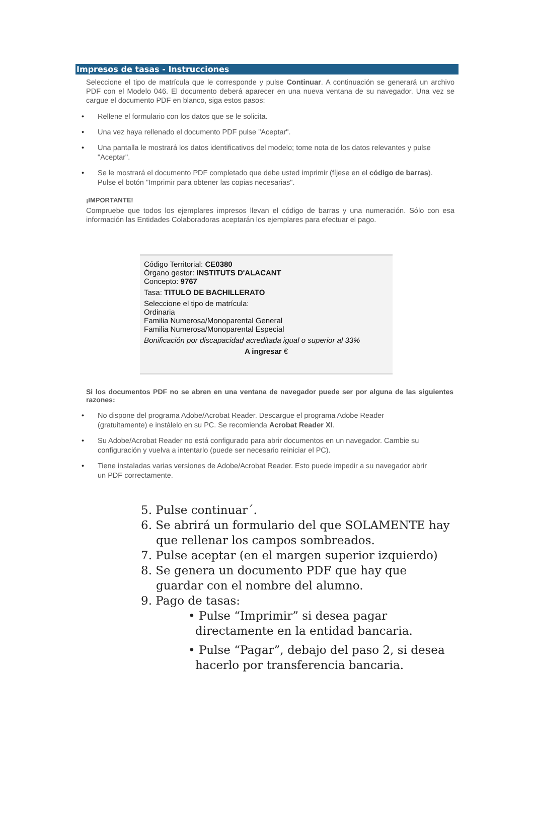Impresos de tasas - Instrucciones
Seleccione el tipo de matrícula que le corresponde y pulse Continuar. A continuación se generará un archivo PDF con el Modelo 046. El documento deberá aparecer en una nueva ventana de su navegador. Una vez se cargue el documento PDF en blanco, siga estos pasos:
• Rellene el formulario con los datos que se le solicita.
• Una vez haya rellenado el documento PDF pulse "Aceptar".
• Una pantalla le mostrará los datos identificativos del modelo; tome nota de los datos relevantes y pulse "Aceptar".
• Se le mostrará el documento PDF completado que debe usted imprimir (fíjese en el código de barras). Pulse el botón "Imprimir para obtener las copias necesarias".
¡IMPORTANTE!
Compruebe que todos los ejemplares impresos llevan el código de barras y una numeración. Sólo con esa información las Entidades Colaboradoras aceptarán los ejemplares para efectuar el pago.
Código Territorial: CE0380
Órgano gestor: INSTITUTS D'ALACANT
Concepto: 9767
Tasa: TITULO DE BACHILLERATO
Seleccione el tipo de matrícula:
Ordinaria
Familia Numerosa/Monoparental General
Familia Numerosa/Monoparental Especial
Bonificación por discapacidad acreditada igual o superior al 33%
A ingresar €
Si los documentos PDF no se abren en una ventana de navegador puede ser por alguna de las siguientes razones:
• No dispone del programa Adobe/Acrobat Reader. Descargue el programa Adobe Reader (gratuitamente) e instálelo en su PC. Se recomienda Acrobat Reader XI.
• Su Adobe/Acrobat Reader no está configurado para abrir documentos en un navegador. Cambie su configuración y vuelva a intentarlo (puede ser necesario reiniciar el PC).
• Tiene instaladas varias versiones de Adobe/Acrobat Reader. Esto puede impedir a su navegador abrir un PDF correctamente.
5. Pulse continuar´.
6. Se abrirá un formulario del que SOLAMENTE hay que rellenar los campos sombreados.
7. Pulse aceptar (en el margen superior izquierdo)
8. Se genera un documento PDF que hay que guardar con el nombre del alumno.
9. Pago de tasas:
• Pulse “Imprimir” si desea pagar directamente en la entidad bancaria.
• Pulse “Pagar”, debajo del paso 2, si desea hacerlo por transferencia bancaria.